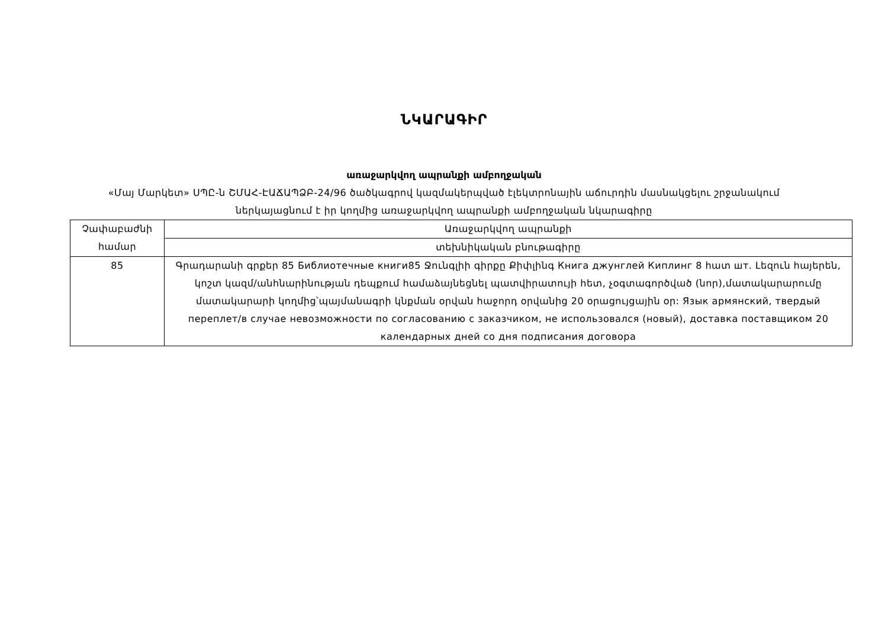ՆԿԱՐԱԳԻՐ
առաջարկվող ապրանքի ամբողջական
«Մայ Մարկետ» ՍՊԸ-ն ՇՄԱՀ-ԷԱՃԱՊՁԲ-24/96 ծածկագրով կազմակերպված էլեկտրոնային աճուրդին մասնակցելու շրջանակում
ներկայացնում է իր կողմից առաջարկվող ապրանքի ամբողջական նկարագիրը
| Չափաբաժնի համար | Առաջարկվող ապրանքի |
| | տեխնիկական բնութագիրը |
| 85 | Գրադարանի գրքեր 85 Библиотечные книги85 Ջունգլիի գիրքը Քիփլինգ Книга джунглей Киплинг 8 հատ шт. Լեզուն հայերեն, կոշտ կազմ/անհնարինության դեպքում համաձայնեցնել պատվիրատույի հետ, չօգտագործված (նոր),մատակարարումը մատակարարի կողմից՝պայմանագրի կնքման օրվան հաջորդ օրվանից 20 օրացույցային օր: Язык армянский, твердый переплет/в случае невозможности по согласованию с заказчиком, не использовался (новый), доставка поставщиком 20 календарных дней со дня подписания договора |